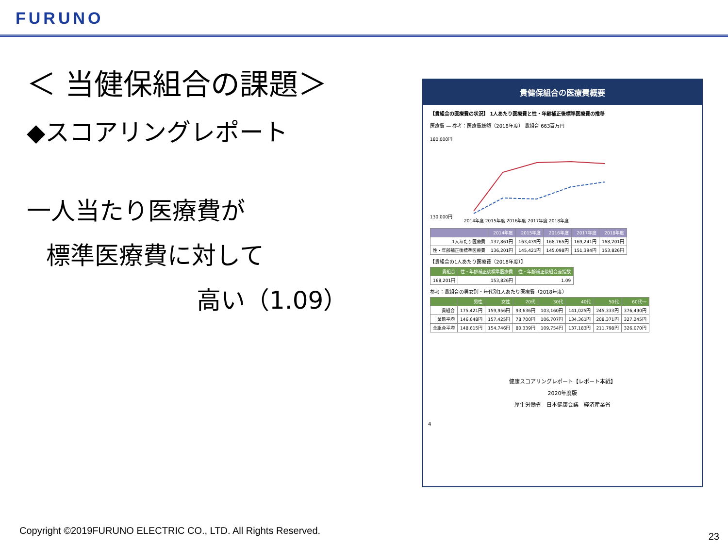FURUNO
＜ 当健保組合の課題＞
◆スコアリングレポート
一人当たり医療費が
標準医療費に対して
高い（1.09）
貴健保組合の医療費概要
【貴組合の医療費の状況】 1人あたり医療費と性・年齢補正後標準医療費の推移
医療費 — 参考：医療費総額（2018年度） 貴組合 663百万円
180,000円
130,000円
2014年度 2015年度 2016年度 2017年度 2018年度
| | 2014年度 | 2015年度 | 2016年度 | 2017年度 | 2018年度 |
| --- | --- | --- | --- | --- | --- |
| 1人あたり医療費 | 137,861円 | 163,439円 | 168,765円 | 169,241円 | 168,201円 |
| 性・年齢補正後標準医療費 | 136,201円 | 145,421円 | 145,098円 | 151,394円 | 153,826円 |
【貴組合の1人あたり医療費（2018年度）】
| 貴組合 | 性・年齢補正後標準医療費 | 性・年齢補正後組合差指数 |
| --- | --- | --- |
| 168,201円 | 153,826円 | 1.09 |
参考：貴組合の男女別・年代別1人あたり医療費（2018年度）
| | 男性 | 女性 | 20代 | 30代 | 40代 | 50代 | 60代～ |
| --- | --- | --- | --- | --- | --- | --- | --- |
| 貴組合 | 175,421円 | 159,956円 | 93,636円 | 103,160円 | 141,025円 | 245,333円 | 376,490円 |
| 業態平均 | 146,648円 | 157,425円 | 78,700円 | 106,707円 | 134,361円 | 208,371円 | 327,245円 |
| 全組合平均 | 148,615円 | 154,746円 | 80,339円 | 109,754円 | 137,183円 | 211,798円 | 326,070円 |
健康スコアリングレポート【レポート本紙】
2020年度版
厚生労働省　日本健康会議　経済産業省
4
Copyright ©2019FURUNO ELECTRIC CO., LTD. All Rights Reserved.
23